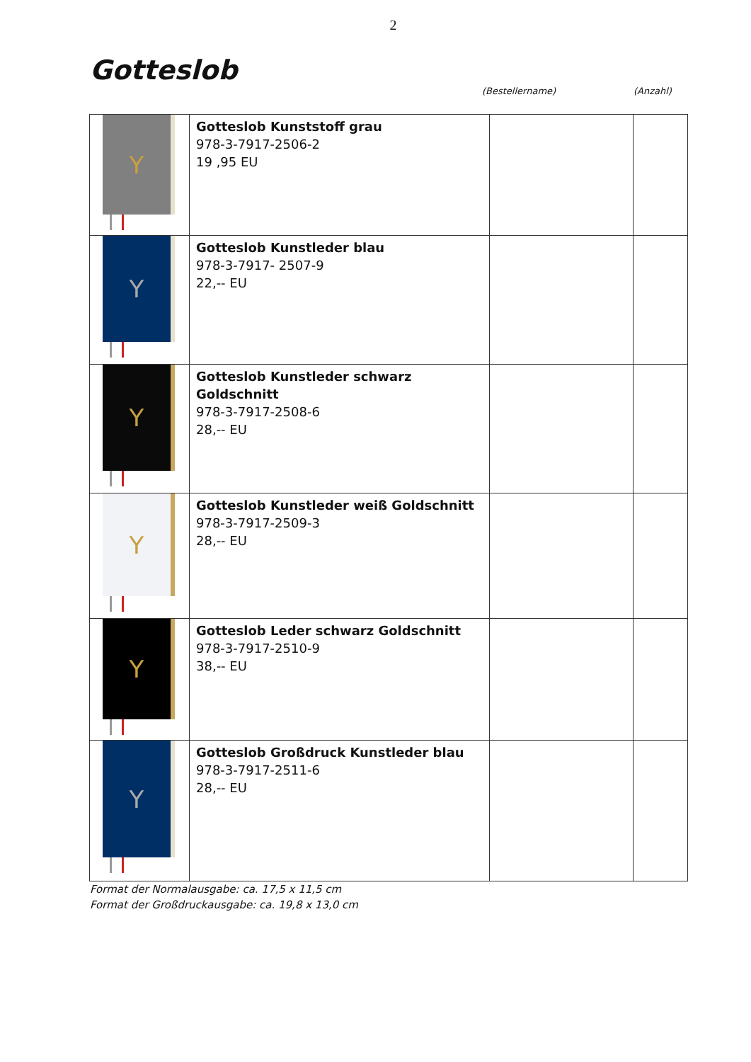2
Gotteslob
(Bestellername) (Anzahl)
| Y | Gotteslob Kunststoff grau 978-3-7917-2506-2 19 ,95 EU | | |
| Y | Gotteslob Kunstleder blau 978-3-7917- 2507-9 22,-- EU | | |
| Y | Gotteslob Kunstleder schwarz Goldschnitt 978-3-7917-2508-6 28,-- EU | | |
| Y | Gotteslob Kunstleder weiß Goldschnitt 978-3-7917-2509-3 28,-- EU | | |
| Y | Gotteslob Leder schwarz Goldschnitt 978-3-7917-2510-9 38,-- EU | | |
| Y | Gotteslob Großdruck Kunstleder blau 978-3-7917-2511-6 28,-- EU | | |
Format der Normalausgabe: ca. 17,5 x 11,5 cm
Format der Großdruckausgabe: ca. 19,8 x 13,0 cm